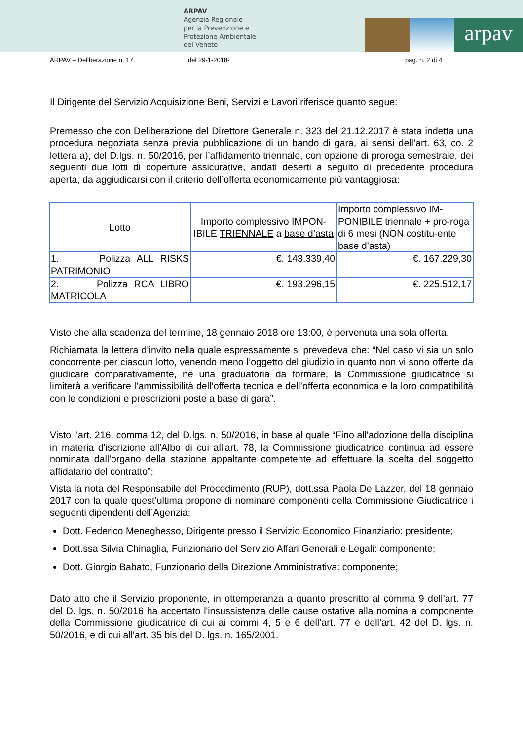ARPAV
Agenzia Regionale
per la Prevenzione e
Protezione Ambientale
del Veneto
arpav
ARPAV – Deliberazione n. 17 del 29-1-2018- pag. n. 2 di 4
Il Dirigente del Servizio Acquisizione Beni, Servizi e Lavori riferisce quanto segue:
Premesso che con Deliberazione del Direttore Generale n. 323 del 21.12.2017 è stata indetta una procedura negoziata senza previa pubblicazione di un bando di gara, ai sensi dell’art. 63, co. 2 lettera a), del D.lgs. n. 50/2016, per l’affidamento triennale, con opzione di proroga semestrale, dei seguenti due lotti di coperture assicurative, andati deserti a seguito di precedente procedura aperta, da aggiudicarsi con il criterio dell’offerta economicamente più vantaggiosa:
| Lotto | Importo complessivo IMPON-IBILE TRIENNALE a base d’asta | Importo complessivo IM-PONIBILE triennale + pro-roga di 6 mesi (NON costitu-ente base d’asta) |
| --- | --- | --- |
| 1. Polizza ALL RISKS PATRIMONIO | €. 143.339,40 | €. 167.229,30 |
| 2. Polizza RCA LIBRO MATRICOLA | €. 193.296,15 | €. 225.512,17 |
Visto che alla scadenza del termine, 18 gennaio 2018 ore 13:00, è pervenuta una sola offerta.
Richiamata la lettera d’invito nella quale espressamente si prevedeva che: “Nel caso vi sia un solo concorrente per ciascun lotto, venendo meno l’oggetto del giudizio in quanto non vi sono offerte da giudicare comparativamente, né una graduatoria da formare, la Commissione giudicatrice si limiterà a verificare l’ammissibilità dell’offerta tecnica e dell’offerta economica e la loro compatibilità con le condizioni e prescrizioni poste a base di gara”.
Visto l'art. 216, comma 12, del D.lgs. n. 50/2016, in base al quale “Fino all'adozione della disciplina in materia d'iscrizione all'Albo di cui all'art. 78, la Commissione giudicatrice continua ad essere nominata dall'organo della stazione appaltante competente ad effettuare la scelta del soggetto affidatario del contratto”;
Vista la nota del Responsabile del Procedimento (RUP), dott.ssa Paola De Lazzer, del 18 gennaio 2017 con la quale quest’ultima propone di nominare componenti della Commissione Giudicatrice i seguenti dipendenti dell’Agenzia:
Dott. Federico Meneghesso, Dirigente presso il Servizio Economico Finanziario: presidente;
Dott.ssa Silvia Chinaglia, Funzionario del Servizio Affari Generali e Legali: componente;
Dott. Giorgio Babato, Funzionario della Direzione Amministrativa: componente;
Dato atto che il Servizio proponente, in ottemperanza a quanto prescritto al comma 9 dell’art. 77 del D. lgs. n. 50/2016 ha accertato l'insussistenza delle cause ostative alla nomina a componente della Commissione giudicatrice di cui ai commi 4, 5 e 6 dell’art. 77 e dell’art. 42 del D. lgs. n. 50/2016, e di cui all'art. 35 bis del D. lgs. n. 165/2001.